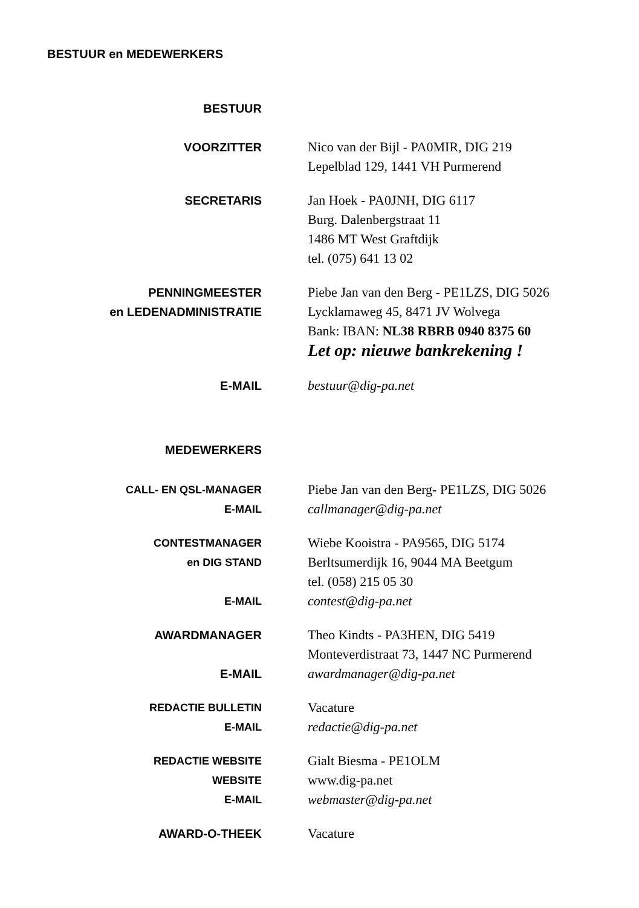BESTUUR en MEDEWERKERS
BESTUUR
VOORZITTER
Nico van der Bijl - PA0MIR, DIG 219
Lepelblad 129, 1441 VH Purmerend
SECRETARIS
Jan Hoek - PA0JNH, DIG 6117
Burg. Dalenbergstraat 11
1486 MT West Graftdijk
tel. (075) 641 13 02
PENNINGMEESTER
en LEDENADMINISTRATIE
Piebe Jan van den Berg - PE1LZS, DIG 5026
Lycklamaweg 45, 8471 JV Wolvega
Bank: IBAN: NL38 RBRB 0940 8375 60
Let op: nieuwe bankrekening !
E-MAIL
bestuur@dig-pa.net
MEDEWERKERS
CALL- EN QSL-MANAGER
E-MAIL
Piebe Jan van den Berg- PE1LZS, DIG 5026
callmanager@dig-pa.net
CONTESTMANAGER
en DIG STAND
E-MAIL
Wiebe Kooistra - PA9565, DIG 5174
Berltsumerdijk 16, 9044 MA Beetgum
tel. (058) 215 05 30
contest@dig-pa.net
AWARDMANAGER
E-MAIL
Theo Kindts - PA3HEN, DIG 5419
Monteverdistraat 73, 1447 NC Purmerend
awardmanager@dig-pa.net
REDACTIE BULLETIN
E-MAIL
Vacature
redactie@dig-pa.net
REDACTIE WEBSITE
WEBSITE
E-MAIL
Gialt Biesma - PE1OLM
www.dig-pa.net
webmaster@dig-pa.net
AWARD-O-THEEK
Vacature